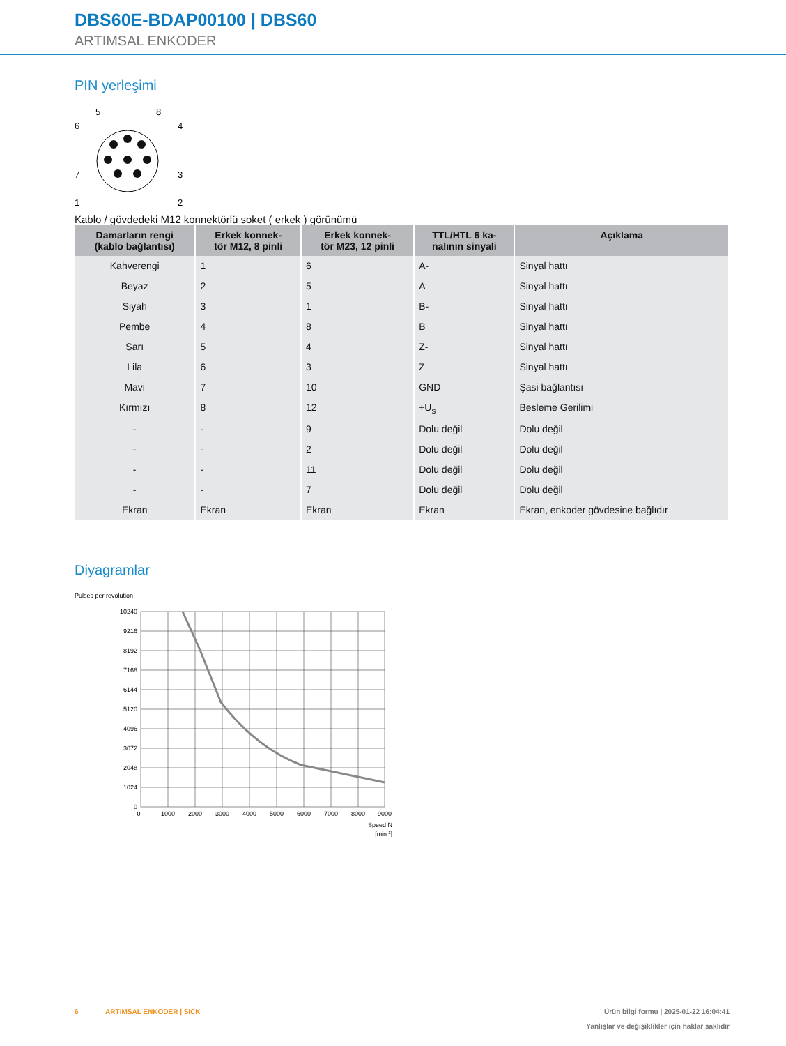DBS60E-BDAP00100 | DBS60
ARTIMSAL ENKODER
PIN yerleşimi
5
8
6
4
7
3
1
2
Kablo / gövdedeki M12 konnektörlü soket ( erkek ) görünümü
| Damarların rengi (kablo bağlantısı) | Erkek konnek- tör M12, 8 pinli | Erkek konnek- tör M23, 12 pinli | TTL/HTL 6 ka- nalının sinyali | Açıklama |
| --- | --- | --- | --- | --- |
| Kahverengi | 1 | 6 | A- | Sinyal hattı |
| Beyaz | 2 | 5 | A | Sinyal hattı |
| Siyah | 3 | 1 | B- | Sinyal hattı |
| Pembe | 4 | 8 | B | Sinyal hattı |
| Sarı | 5 | 4 | Z- | Sinyal hattı |
| Lila | 6 | 3 | Z | Sinyal hattı |
| Mavi | 7 | 10 | GND | Şasi bağlantısı |
| Kırmızı | 8 | 12 | +U<sub>s</sub> | Besleme Gerilimi |
| - | - | 9 | Dolu değil | Dolu değil |
| - | - | 2 | Dolu değil | Dolu değil |
| - | - | 11 | Dolu değil | Dolu değil |
| - | - | 7 | Dolu değil | Dolu değil |
| Ekran | Ekran | Ekran | Ekran | Ekran, enkoder gövdesine bağlıdır |
Diyagramlar
Pulses per revolution
10240
9216
8192
7168
6144
5120
4096
3072
2048
1024
0
0
1000
2000
3000
4000
5000
6000
7000
8000
9000
Speed N
[min-1]
6 ARTIMSAL ENKODER | SICK Ürün bilgi formu | 2025-01-22 16:04:41
Yanlışlar ve değişiklikler için haklar saklıdır